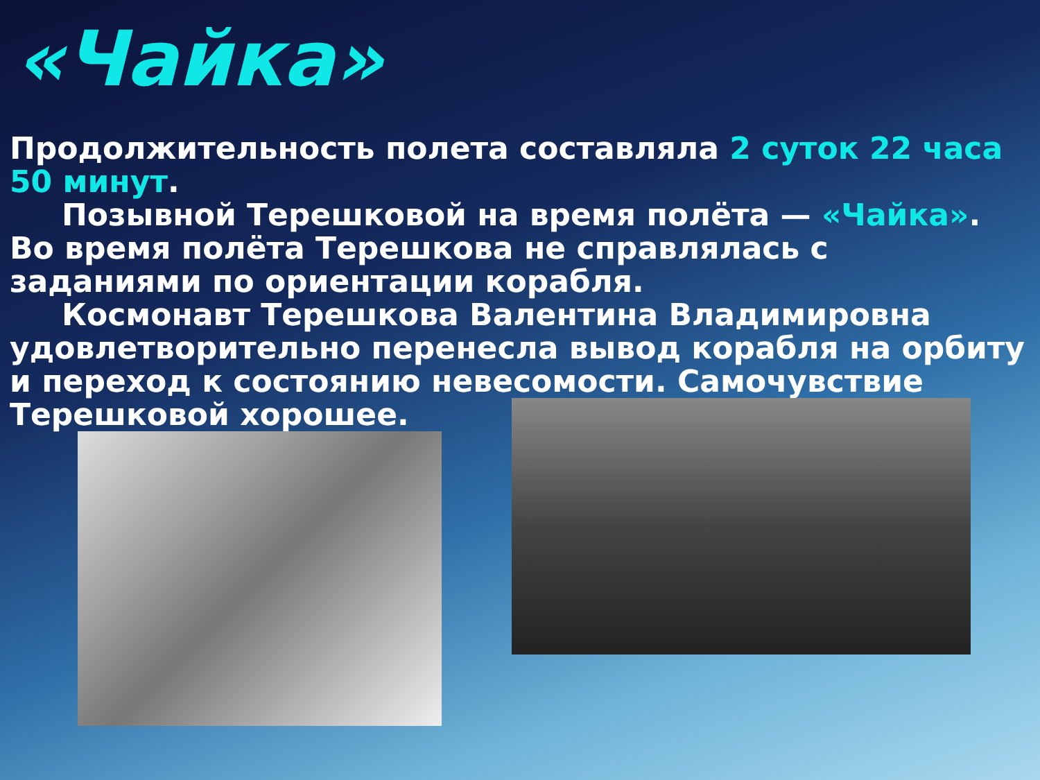«Чайка»
Продолжительность полета составляла 2 суток 22 часа 50 минут.
Позывной Терешковой на время полёта — «Чайка».
Во время полёта Терешкова не справлялась с заданиями по ориентации корабля.
Космонавт Терешкова Валентина Владимировна
удовлетворительно перенесла вывод корабля на орбиту и переход к состоянию невесомости. Самочувствие Терешковой хорошее.